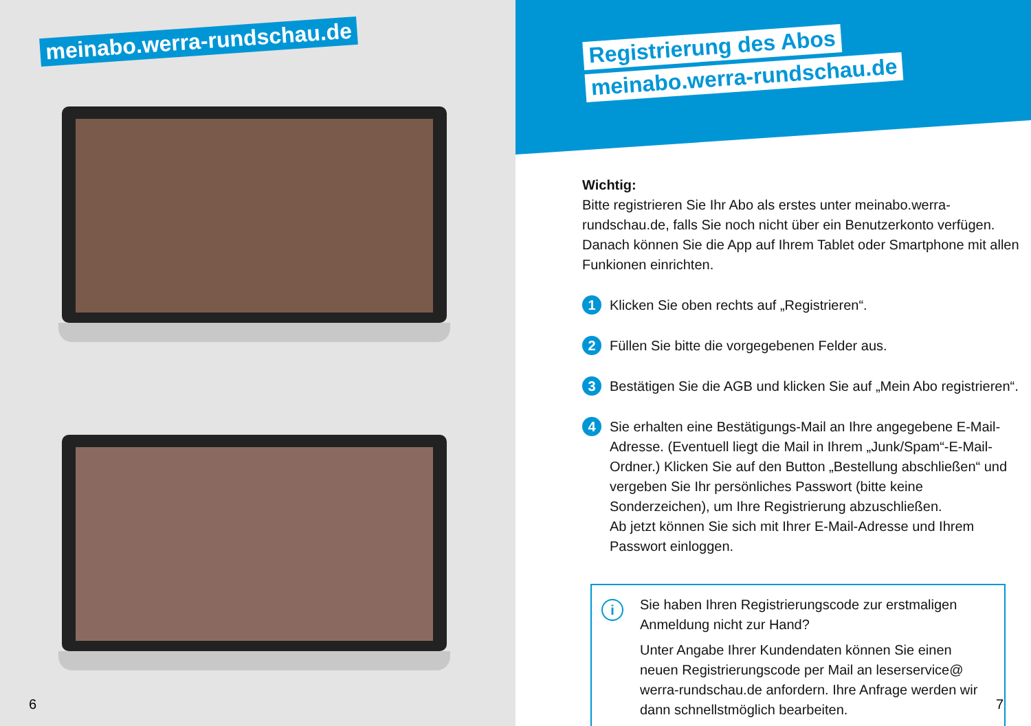meinabo.werra-rundschau.de
6
Registrierung des Abos
meinabo.werra-rundschau.de
Wichtig:
Bitte registrieren Sie Ihr Abo als erstes unter meinabo.werra-rundschau.de, falls Sie noch nicht über ein Benutzerkonto verfügen. Danach können Sie die App auf Ihrem Tablet oder Smartphone mit allen Funkionen einrichten.
1
Klicken Sie oben rechts auf „Registrieren“.
2
Füllen Sie bitte die vorgegebenen Felder aus.
3
Bestätigen Sie die AGB und klicken Sie auf „Mein Abo registrieren“.
4
Sie erhalten eine Bestätigungs-Mail an Ihre angegebene E-Mail-Adresse. (Eventuell liegt die Mail in Ihrem „Junk/Spam“-E-Mail-Ordner.) Klicken Sie auf den Button „Bestellung abschließen“ und vergeben Sie Ihr persönliches Passwort (bitte keine Sonderzeichen), um Ihre Registrierung abzuschließen.
Ab jetzt können Sie sich mit Ihrer E-Mail-Adresse und Ihrem Passwort einloggen.
i
Sie haben Ihren Registrierungscode zur erstmaligen Anmeldung nicht zur Hand?
Unter Angabe Ihrer Kundendaten können Sie einen neuen Registrierungscode per Mail an leserservice@ werra-rundschau.de anfordern. Ihre Anfrage werden wir dann schnellstmöglich bearbeiten.
7